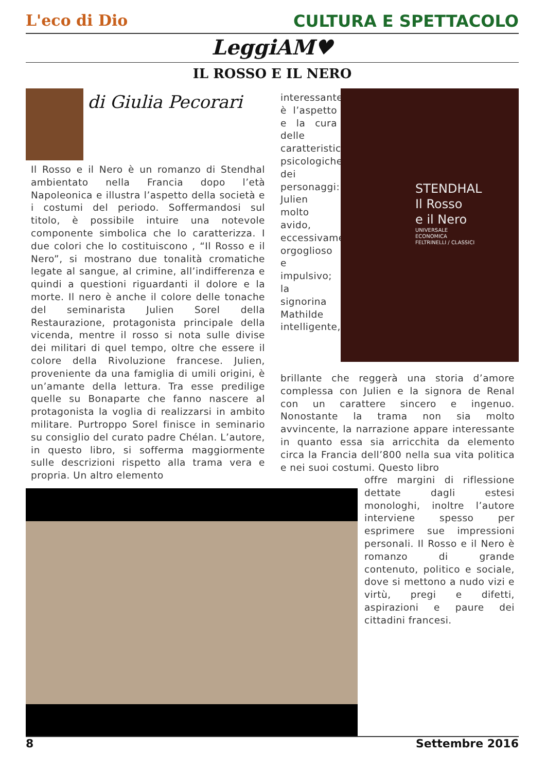L'eco di Dio CULTURA E SPETTACOLO
LeggiAM♥
IL ROSSO E IL NERO
di Giulia Pecorari
Il Rosso e il Nero è un romanzo di Stendhal ambientato nella Francia dopo l’età Napoleonica e illustra l’aspetto della società e i costumi del periodo. Soffermandosi sul titolo, è possibile intuire una notevole componente simbolica che lo caratterizza. I due colori che lo costituiscono , “Il Rosso e il Nero”, si mostrano due tonalità cromatiche legate al sangue, al crimine, all’indifferenza e quindi a questioni riguardanti il dolore e la morte. Il nero è anche il colore delle tonache del seminarista Julien Sorel della Restaurazione, protagonista principale della vicenda, mentre il rosso si nota sulle divise dei militari di quel tempo, oltre che essere il colore della Rivoluzione francese. Julien, proveniente da una famiglia di umili origini, è un’amante della lettura. Tra esse predilige quelle su Bonaparte che fanno nascere al protagonista la voglia di realizzarsi in ambito militare. Purtroppo Sorel finisce in seminario su consiglio del curato padre Chélan. L’autore, in questo libro, si sofferma maggiormente sulle descrizioni rispetto alla trama vera e propria. Un altro elemento
interessante è l’aspetto e la cura delle caratteristiche psicologiche dei personaggi: Julien molto avido, eccessivamente orgoglioso e impulsivo; la signorina Mathilde intelligente,
STENDHAL
Il Rosso
e il Nero
UNIVERSALE
ECONOMICA
FELTRINELLI / CLASSICI
brillante che reggerà una storia d’amore complessa con Julien e la signora de Renal con un carattere sincero e ingenuo. Nonostante la trama non sia molto avvincente, la narrazione appare interessante in quanto essa sia arricchita da elemento circa la Francia dell’800 nella sua vita politica e nei suoi costumi. Questo libro
offre margini di riflessione dettate dagli estesi monologhi, inoltre l’autore interviene spesso per esprimere sue impressioni personali. Il Rosso e il Nero è romanzo di grande contenuto, politico e sociale, dove si mettono a nudo vizi e virtù, pregi e difetti, aspirazioni e paure dei cittadini francesi.
8 Settembre 2016